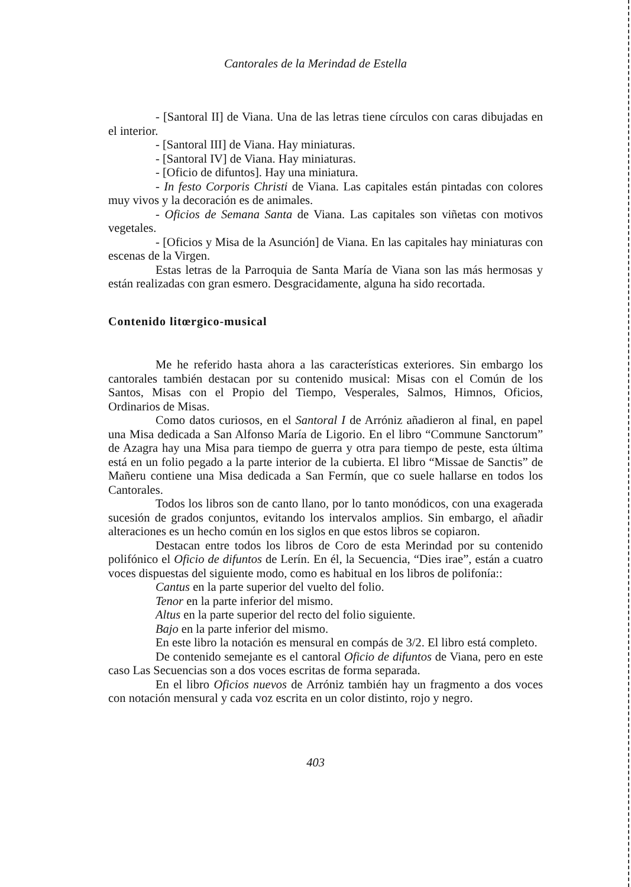Cantorales de la Merindad de Estella
- [Santoral II] de Viana. Una de las letras tiene círculos con caras dibujadas en el interior.
- [Santoral III] de Viana. Hay miniaturas.
- [Santoral IV] de Viana. Hay miniaturas.
- [Oficio de difuntos]. Hay una miniatura.
- In festo Corporis Christi de Viana. Las capitales están pintadas con colores muy vivos y la decoración es de animales.
- Oficios de Semana Santa de Viana. Las capitales son viñetas con motivos vegetales.
- [Oficios y Misa de la Asunción] de Viana. En las capitales hay miniaturas con escenas de la Virgen.
Estas letras de la Parroquia de Santa María de Viana son las más hermosas y están realizadas con gran esmero. Desgracidamente, alguna ha sido recortada.
Contenido litœrgico-musical
Me he referido hasta ahora a las características exteriores. Sin embargo los cantorales también destacan por su contenido musical: Misas con el Común de los Santos, Misas con el Propio del Tiempo, Vesperales, Salmos, Himnos, Oficios, Ordinarios de Misas.
Como datos curiosos, en el Santoral I de Arróniz añadieron al final, en papel una Misa dedicada a San Alfonso María de Ligorio. En el libro “Commune Sanctorum” de Azagra hay una Misa para tiempo de guerra y otra para tiempo de peste, esta última está en un folio pegado a la parte interior de la cubierta. El libro “Missae de Sanctis” de Mañeru contiene una Misa dedicada a San Fermín, que co suele hallarse en todos los Cantorales.
Todos los libros son de canto llano, por lo tanto monódicos, con una exagerada sucesión de grados conjuntos, evitando los intervalos amplios. Sin embargo, el añadir alteraciones es un hecho común en los siglos en que estos libros se copiaron.
Destacan entre todos los libros de Coro de esta Merindad por su contenido polifónico el Oficio de difuntos de Lerín. En él, la Secuencia, “Dies irae”, están a cuatro voces dispuestas del siguiente modo, como es habitual en los libros de polifonía::
Cantus en la parte superior del vuelto del folio.
Tenor en la parte inferior del mismo.
Altus en la parte superior del recto del folio siguiente.
Bajo en la parte inferior del mismo.
En este libro la notación es mensural en compás de 3/2. El libro está completo.
De contenido semejante es el cantoral Oficio de difuntos de Viana, pero en este caso Las Secuencias son a dos voces escritas de forma separada.
En el libro Oficios nuevos de Arróniz también hay un fragmento a dos voces con notación mensural y cada voz escrita en un color distinto, rojo y negro.
403